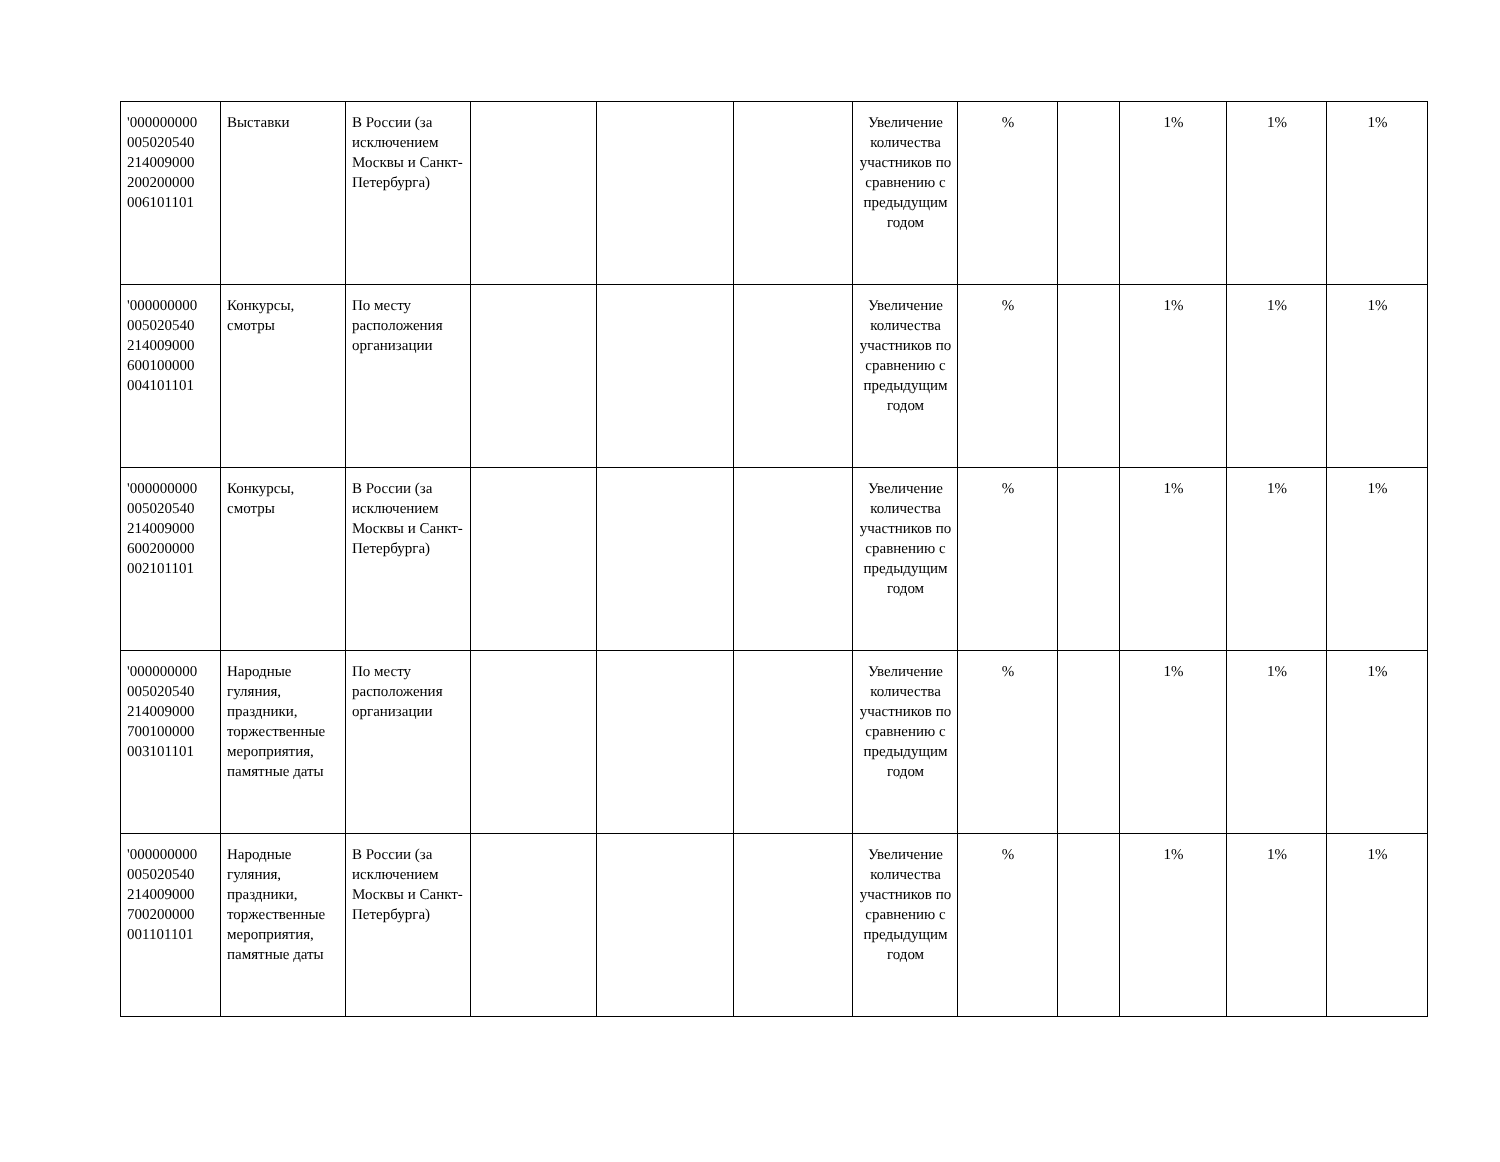| '000000000 005020540 214009000 200200000 006101101 | Выставки | В России (за исключением Москвы и Санкт-Петербурга) | | | | Увеличение количества участников по сравнению с предыдущим годом | % | | 1% | 1% | 1% |
| '000000000 005020540 214009000 600100000 004101101 | Конкурсы, смотры | По месту расположения организации | | | | Увеличение количества участников по сравнению с предыдущим годом | % | | 1% | 1% | 1% |
| '000000000 005020540 214009000 600200000 002101101 | Конкурсы, смотры | В России (за исключением Москвы и Санкт-Петербурга) | | | | Увеличение количества участников по сравнению с предыдущим годом | % | | 1% | 1% | 1% |
| '000000000 005020540 214009000 700100000 003101101 | Народные гуляния, праздники, торжественные мероприятия, памятные даты | По месту расположения организации | | | | Увеличение количества участников по сравнению с предыдущим годом | % | | 1% | 1% | 1% |
| '000000000 005020540 214009000 700200000 001101101 | Народные гуляния, праздники, торжественные мероприятия, памятные даты | В России (за исключением Москвы и Санкт-Петербурга) | | | | Увеличение количества участников по сравнению с предыдущим годом | % | | 1% | 1% | 1% |